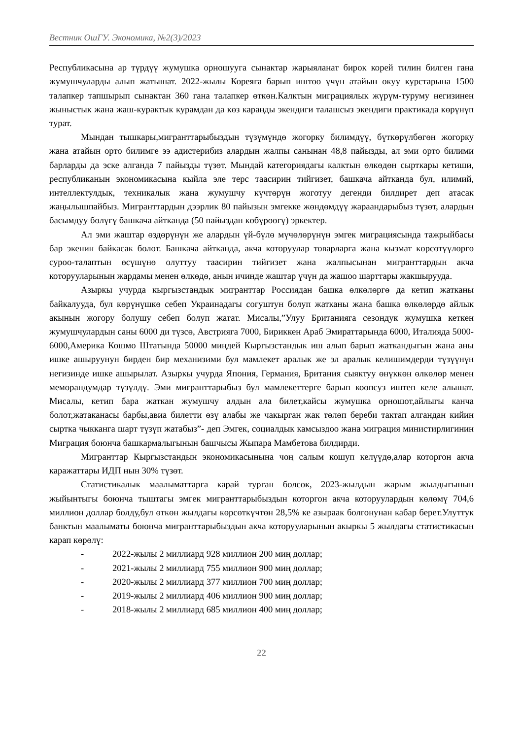Вестник ОшГУ. Экономика, №2(3)/2023
Республикасына ар түрдүү жумушка орношууга сынактар жарыяланат бирок корей тилин билген гана жумушчуларды алып жатышат. 2022-жылы Кореяга барып иштөө үчүн атайын окуу курстарына 1500 талапкер тапшырып сынактан 360 гана талапкер өткөн.Калктын миграциялык жүрүм-туруму негизинен жыныстык жана жаш-курактык курамдан да көз каранды экендиги талашсыз экендиги практикада көрүнүп турат.
Мындан тышкары,мигранттарыбыздын түзүмүндө жогорку билимдүү, бүткөрүлбөгөн жогорку жана атайын орто билимге ээ адистерибиз алардын жалпы санынан 48,8 пайызды, ал эми орто билими барларды да эске алганда 7 пайызды түзөт. Мындай категориядагы калктын өлкөдөн сырткары кетиши, республиканын экономикасына кыйла эле терс таасирин тийгизет, башкача айтканда бул, илимий, интеллектулдык, техникалык жана жумушчу күчтөрүн жоготуу дегенди билдирет деп атасак жаңылышпайбыз. Мигранттардын дээрлик 80 пайызын эмгекке жөндөмдүү жараандарыбыз түзөт, алардын басымдуу бөлүгү башкача айтканда (50 пайыздан көбүрөөгү) эркектер.
Ал эми жаштар өздөрүнүн же алардын үй-бүлө мүчөлөрүнүн эмгек миграциясында тажрыйбасы бар экенин байкасак болот. Башкача айтканда, акча которуулар товарларга жана кызмат көрсөтүүлөргө суроо-талаптын өсүшүнө олуттуу таасирин тийгизет жана жалпысынан мигранттардын акча которууларынын жардамы менен өлкөдө, анын ичинде жаштар үчүн да жашоо шарттары жакшырууда.
Азыркы учурда кыргызстандык мигранттар Россиядан башка өлкөлөргө да кетип жатканы байкалууда, бул көрүнүшкө себеп Украинадагы согуштун болуп жатканы жана башка өлкөлөрдө айлык акынын жогору болушу себеп болуп жатат. Мисалы,”Улуу Британияга сезондук жумушка кеткен жумушчулардын саны 6000 ди түзсө, Австрияга 7000, Бириккен Араб Эмираттарында 6000, Италияда 5000-6000,Америка Кошмо Штатында 50000 миңдей Кыргызстандык иш алып барып жаткандыгын жана аны ишке ашыруунун бирден бир механизими бул мамлекет аралык же эл аралык келишимдерди түзүүнүн негизинде ишке ашырылат. Азыркы учурда Япония, Германия, Британия сыяктуу өнүккөн өлкөлөр менен меморандумдар түзүлдү. Эми мигранттарыбыз бул мамлекеттерге барып коопсуз иштеп келе алышат. Мисалы, кетип бара жаткан жумушчу алдын ала билет,кайсы жумушка орношот,айлыгы канча болот,жатаканасы барбы,авиа билетти өзү алабы же чакырган жак төлөп береби тактап алгандан кийин сыртка чыкканга шарт түзүп жатабыз”- деп Эмгек, социалдык камсыздоо жана миграция министирлигинин Миграция боюнча башкармалыгынын башчысы Жыпара Мамбетова билдирди.
Мигранттар Кыргызстандын экономикасынына чоң салым кошуп келүүдө,алар которгон акча каражаттары ИДП нын 30% түзөт.
Статистикалык маалыматтарга карай турган болсок, 2023-жылдын жарым жылдыгынын жыйынтыгы боюнча тыштагы эмгек мигранттарыбыздын которгон акча которуулардын көлөмү 704,6 миллион доллар болду,бул өткөн жылдагы көрсөткүчтөн 28,5% ке азыраак болгонунан кабар берет.Улуттук банктын маалыматы боюнча мигранттарыбыздын акча которууларынын акыркы 5 жылдагы статистикасын карап көрөлү:
- 2022-жылы 2 миллиард 928 миллион 200 миң доллар;
- 2021-жылы 2 миллиард 755 миллион 900 миң доллар;
- 2020-жылы 2 миллиард 377 миллион 700 миң доллар;
- 2019-жылы 2 миллиард 406 миллион 900 миң доллар;
- 2018-жылы 2 миллиард 685 миллион 400 миң доллар;
22